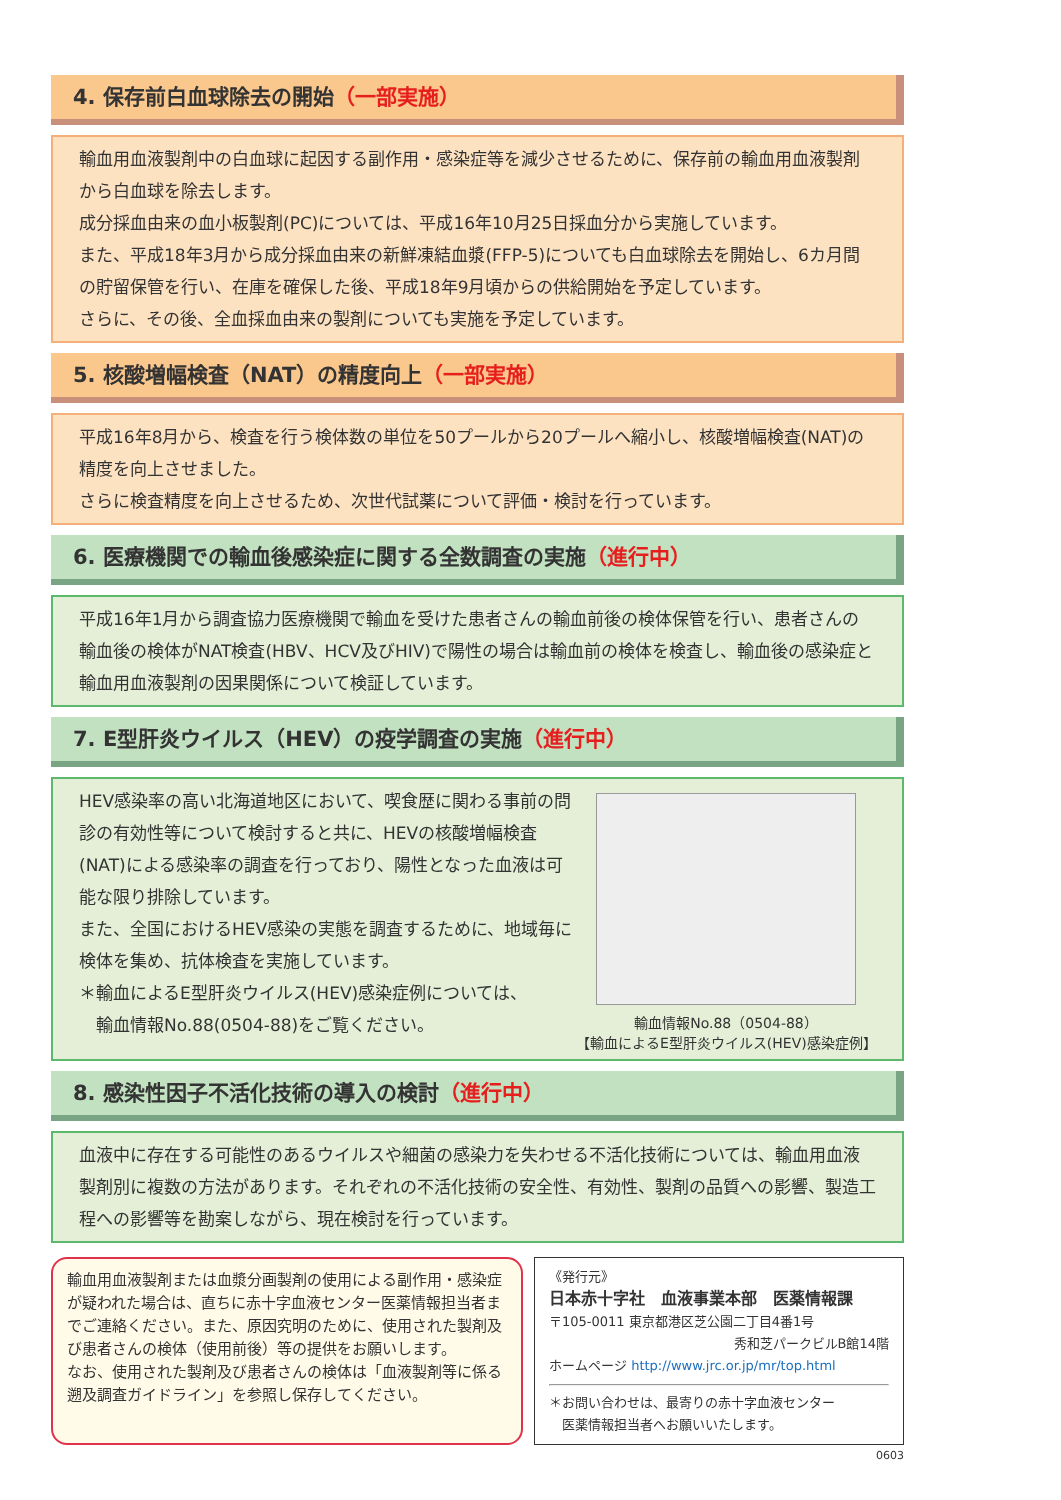4. 保存前白血球除去の開始（一部実施）
輸血用血液製剤中の白血球に起因する副作用・感染症等を減少させるために、保存前の輸血用血液製剤から白血球を除去します。
成分採血由来の血小板製剤(PC)については、平成16年10月25日採血分から実施しています。
また、平成18年3月から成分採血由来の新鮮凍結血漿(FFP-5)についても白血球除去を開始し、6カ月間の貯留保管を行い、在庫を確保した後、平成18年9月頃からの供給開始を予定しています。
さらに、その後、全血採血由来の製剤についても実施を予定しています。
5. 核酸増幅検査（NAT）の精度向上（一部実施）
平成16年8月から、検査を行う検体数の単位を50プールから20プールへ縮小し、核酸増幅検査(NAT)の精度を向上させました。
さらに検査精度を向上させるため、次世代試薬について評価・検討を行っています。
6. 医療機関での輸血後感染症に関する全数調査の実施（進行中）
平成16年1月から調査協力医療機関で輸血を受けた患者さんの輸血前後の検体保管を行い、患者さんの輸血後の検体がNAT検査(HBV、HCV及びHIV)で陽性の場合は輸血前の検体を検査し、輸血後の感染症と輸血用血液製剤の因果関係について検証しています。
7. E型肝炎ウイルス（HEV）の疫学調査の実施（進行中）
HEV感染率の高い北海道地区において、喫食歴に関わる事前の問診の有効性等について検討すると共に、HEVの核酸増幅検査(NAT)による感染率の調査を行っており、陽性となった血液は可能な限り排除しています。
また、全国におけるHEV感染の実態を調査するために、地域毎に検体を集め、抗体検査を実施しています。
＊輸血によるE型肝炎ウイルス(HEV)感染症例については、
　輸血情報No.88(0504-88)をご覧ください。
輸血情報No.88（0504-88）
【輸血によるE型肝炎ウイルス(HEV)感染症例】
8. 感染性因子不活化技術の導入の検討（進行中）
血液中に存在する可能性のあるウイルスや細菌の感染力を失わせる不活化技術については、輸血用血液製剤別に複数の方法があります。それぞれの不活化技術の安全性、有効性、製剤の品質への影響、製造工程への影響等を勘案しながら、現在検討を行っています。
輸血用血液製剤または血漿分画製剤の使用による副作用・感染症が疑われた場合は、直ちに赤十字血液センター医薬情報担当者までご連絡ください。また、原因究明のために、使用された製剤及び患者さんの検体（使用前後）等の提供をお願いします。
なお、使用された製剤及び患者さんの検体は「血液製剤等に係る遡及調査ガイドライン」を参照し保存してください。
《発行元》
日本赤十字社　血液事業本部　医薬情報課
〒105-0011 東京都港区芝公園二丁目4番1号
秀和芝パークビルB館14階
ホームページ http://www.jrc.or.jp/mr/top.html
＊お問い合わせは、最寄りの赤十字血液センター
　医薬情報担当者へお願いいたします。
0603